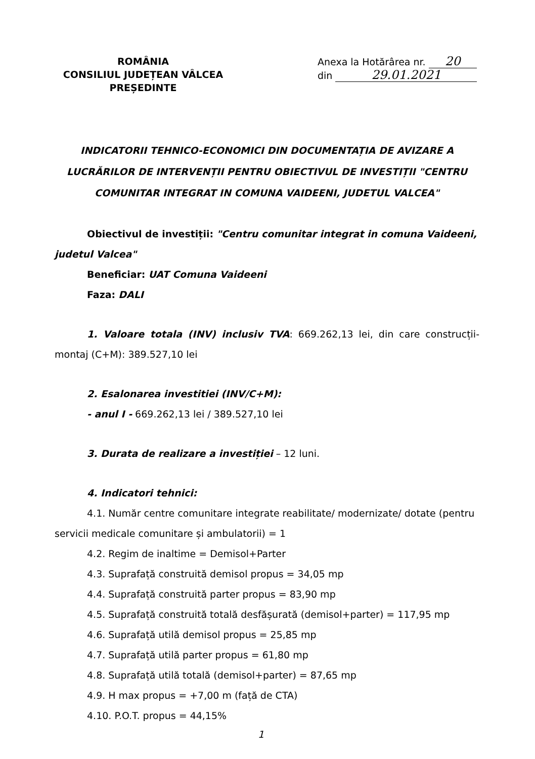ROMÂNIA
CONSILIUL JUDEȚEAN VÂLCEA
PREȘEDINTE
Anexa la Hotărârea nr. 20
din 29.01.2021
INDICATORII TEHNICO-ECONOMICI DIN DOCUMENTAȚIA DE AVIZARE A LUCRĂRILOR DE INTERVENȚII PENTRU OBIECTIVUL DE INVESTIȚII "CENTRU COMUNITAR INTEGRAT IN COMUNA VAIDEENI, JUDETUL VALCEA"
Obiectivul de investiții: "Centru comunitar integrat in comuna Vaideeni, judetul Valcea"
Beneficiar: UAT Comuna Vaideeni
Faza: DALI
1. Valoare totala (INV) inclusiv TVA: 669.262,13 lei, din care construcții-montaj (C+M): 389.527,10 lei
2. Esalonarea investitiei (INV/C+M):
- anul I - 669.262,13 lei / 389.527,10 lei
3. Durata de realizare a investiției – 12 luni.
4. Indicatori tehnici:
4.1. Număr centre comunitare integrate reabilitate/ modernizate/ dotate (pentru servicii medicale comunitare și ambulatorii) = 1
4.2. Regim de inaltime = Demisol+Parter
4.3. Suprafață construită demisol propus = 34,05 mp
4.4. Suprafață construită parter propus = 83,90 mp
4.5. Suprafață construită totală desfășurată (demisol+parter) = 117,95 mp
4.6. Suprafață utilă demisol propus = 25,85 mp
4.7. Suprafață utilă parter propus = 61,80 mp
4.8. Suprafață utilă totală (demisol+parter) = 87,65 mp
4.9. H max propus = +7,00 m (față de CTA)
4.10. P.O.T. propus = 44,15%
1